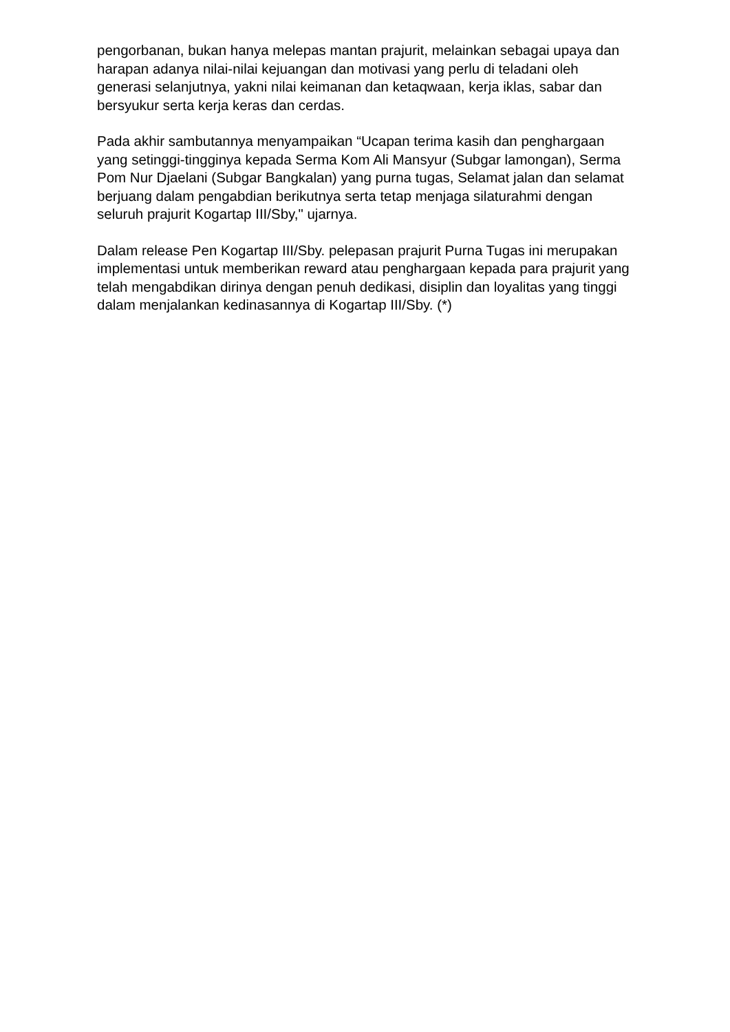pengorbanan, bukan hanya melepas mantan prajurit, melainkan sebagai upaya dan harapan adanya nilai-nilai kejuangan dan motivasi yang perlu di teladani oleh generasi selanjutnya, yakni nilai keimanan dan ketaqwaan, kerja iklas, sabar dan bersyukur serta kerja keras dan cerdas.
Pada akhir sambutannya menyampaikan “Ucapan terima kasih dan penghargaan yang setinggi-tingginya kepada Serma Kom Ali Mansyur (Subgar lamongan), Serma Pom Nur Djaelani (Subgar Bangkalan) yang purna tugas, Selamat jalan dan selamat berjuang dalam pengabdian berikutnya serta tetap menjaga silaturahmi dengan seluruh prajurit Kogartap III/Sby," ujarnya.
Dalam release Pen Kogartap III/Sby. pelepasan prajurit Purna Tugas ini merupakan implementasi untuk memberikan reward atau penghargaan kepada para prajurit yang telah mengabdikan dirinya dengan penuh dedikasi, disiplin dan loyalitas yang tinggi dalam menjalankan kedinasannya di Kogartap III/Sby. (*)